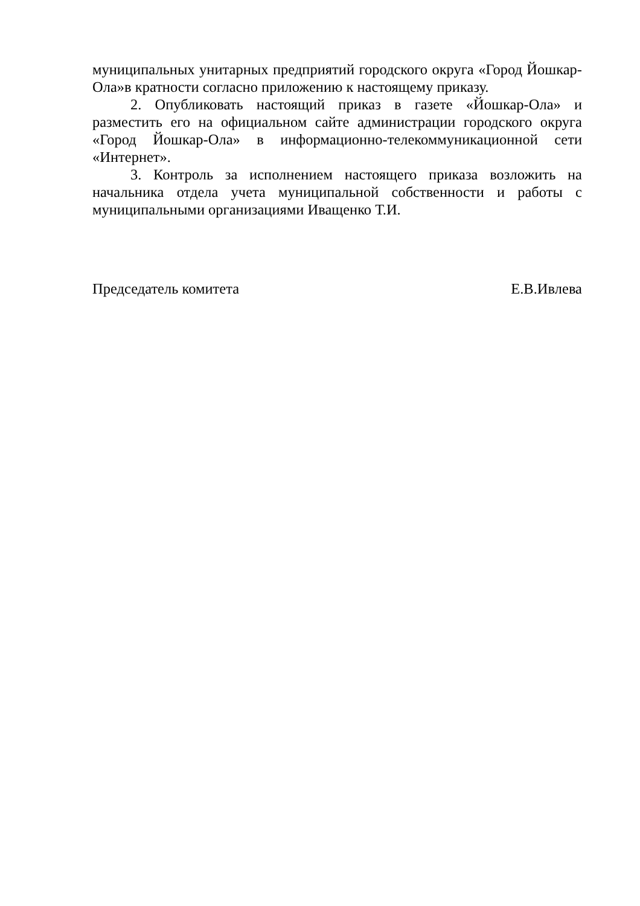муниципальных унитарных предприятий городского округа «Город Йошкар-Ола»в кратности согласно приложению к настоящему приказу.
2. Опубликовать настоящий приказ в газете «Йошкар-Ола» и разместить его на официальном сайте администрации городского округа «Город Йошкар-Ола» в информационно-телекоммуникационной сети «Интернет».
3. Контроль за исполнением настоящего приказа возложить на начальника отдела учета муниципальной собственности и работы с муниципальными организациями Иващенко Т.И.
Председатель комитета Е.В.Ивлева